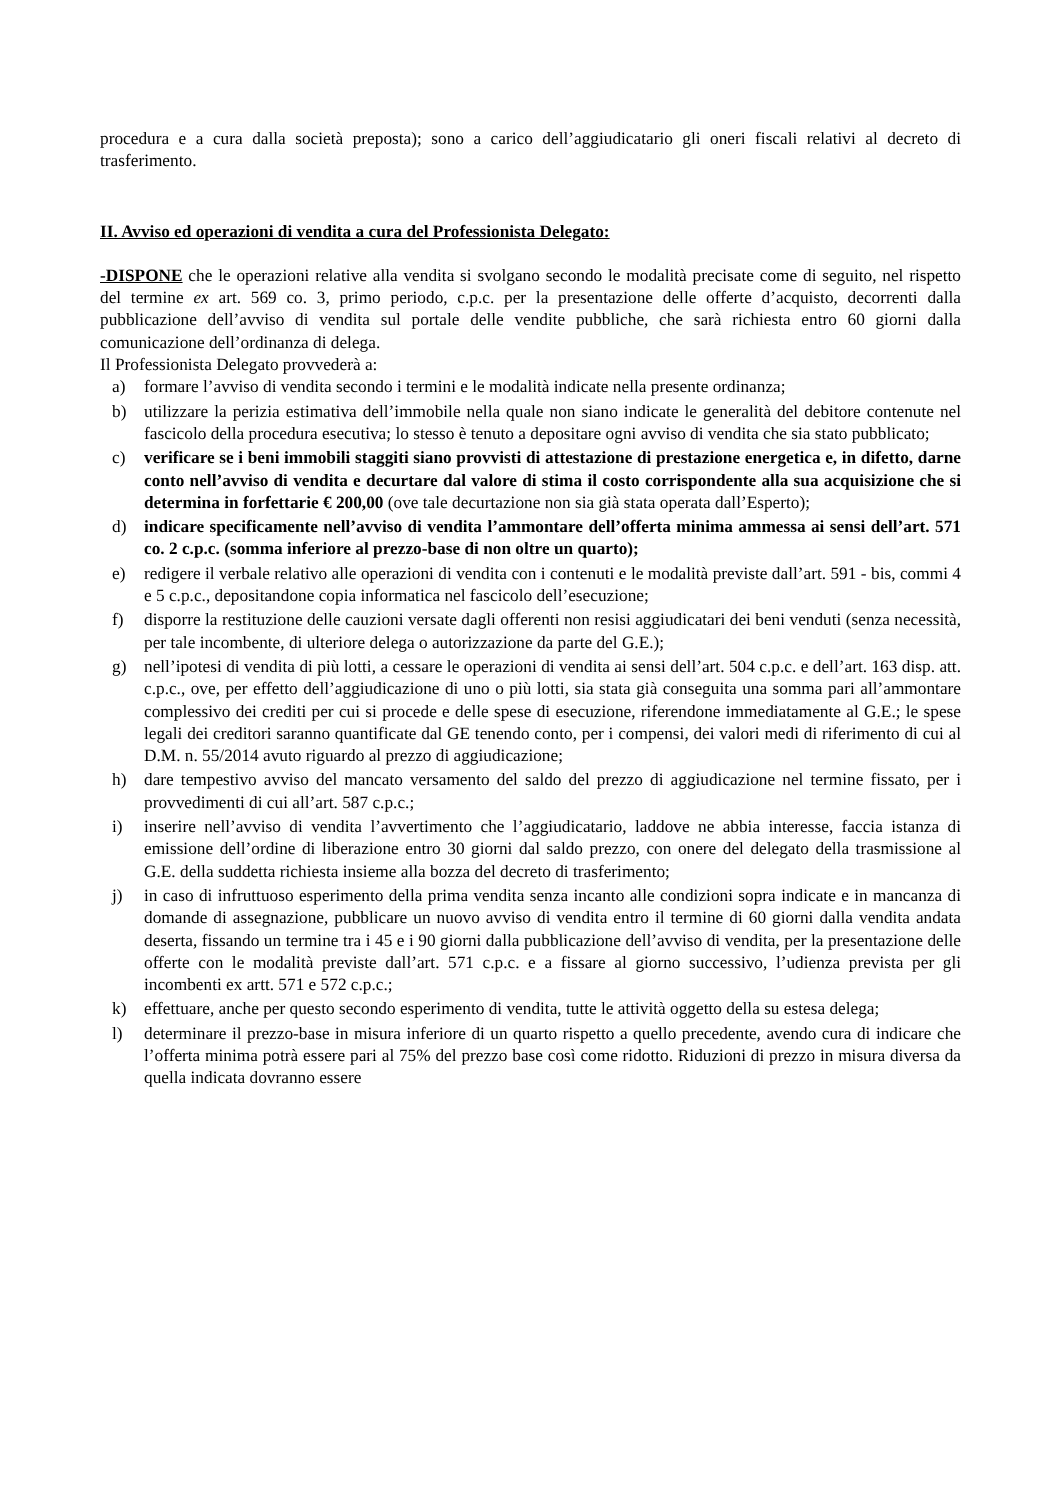procedura e a cura dalla società preposta); sono a carico dell’aggiudicatario gli oneri fiscali relativi al decreto di trasferimento.
II. Avviso ed operazioni di vendita a cura del Professionista Delegato:
-DISPONE che le operazioni relative alla vendita si svolgano secondo le modalità precisate come di seguito, nel rispetto del termine ex art. 569 co. 3, primo periodo, c.p.c. per la presentazione delle offerte d’acquisto, decorrenti dalla pubblicazione dell’avviso di vendita sul portale delle vendite pubbliche, che sarà richiesta entro 60 giorni dalla comunicazione dell’ordinanza di delega.
Il Professionista Delegato provvederà a:
a) formare l’avviso di vendita secondo i termini e le modalità indicate nella presente ordinanza;
b) utilizzare la perizia estimativa dell’immobile nella quale non siano indicate le generalità del debitore contenute nel fascicolo della procedura esecutiva; lo stesso è tenuto a depositare ogni avviso di vendita che sia stato pubblicato;
c) verificare se i beni immobili staggiti siano provvisti di attestazione di prestazione energetica e, in difetto, darne conto nell’avviso di vendita e decurtare dal valore di stima il costo corrispondente alla sua acquisizione che si determina in forfettarie € 200,00 (ove tale decurtazione non sia già stata operata dall’Esperto);
d) indicare specificamente nell’avviso di vendita l’ammontare dell’offerta minima ammessa ai sensi dell’art. 571 co. 2 c.p.c. (somma inferiore al prezzo-base di non oltre un quarto);
e) redigere il verbale relativo alle operazioni di vendita con i contenuti e le modalità previste dall’art. 591 - bis, commi 4 e 5 c.p.c., depositandone copia informatica nel fascicolo dell’esecuzione;
f) disporre la restituzione delle cauzioni versate dagli offerenti non resisi aggiudicatari dei beni venduti (senza necessità, per tale incombente, di ulteriore delega o autorizzazione da parte del G.E.);
g) nell’ipotesi di vendita di più lotti, a cessare le operazioni di vendita ai sensi dell’art. 504 c.p.c. e dell’art. 163 disp. att. c.p.c., ove, per effetto dell’aggiudicazione di uno o più lotti, sia stata già conseguita una somma pari all’ammontare complessivo dei crediti per cui si procede e delle spese di esecuzione, riferendone immediatamente al G.E.; le spese legali dei creditori saranno quantificate dal GE tenendo conto, per i compensi, dei valori medi di riferimento di cui al D.M. n. 55/2014 avuto riguardo al prezzo di aggiudicazione;
h) dare tempestivo avviso del mancato versamento del saldo del prezzo di aggiudicazione nel termine fissato, per i provvedimenti di cui all’art. 587 c.p.c.;
i) inserire nell’avviso di vendita l’avvertimento che l’aggiudicatario, laddove ne abbia interesse, faccia istanza di emissione dell’ordine di liberazione entro 30 giorni dal saldo prezzo, con onere del delegato della trasmissione al G.E. della suddetta richiesta insieme alla bozza del decreto di trasferimento;
j) in caso di infruttuoso esperimento della prima vendita senza incanto alle condizioni sopra indicate e in mancanza di domande di assegnazione, pubblicare un nuovo avviso di vendita entro il termine di 60 giorni dalla vendita andata deserta, fissando un termine tra i 45 e i 90 giorni dalla pubblicazione dell’avviso di vendita, per la presentazione delle offerte con le modalità previste dall’art. 571 c.p.c. e a fissare al giorno successivo, l’udienza prevista per gli incombenti ex artt. 571 e 572 c.p.c.;
k) effettuare, anche per questo secondo esperimento di vendita, tutte le attività oggetto della su estesa delega;
l) determinare il prezzo-base in misura inferiore di un quarto rispetto a quello precedente, avendo cura di indicare che l’offerta minima potrà essere pari al 75% del prezzo base così come ridotto. Riduzioni di prezzo in misura diversa da quella indicata dovranno essere